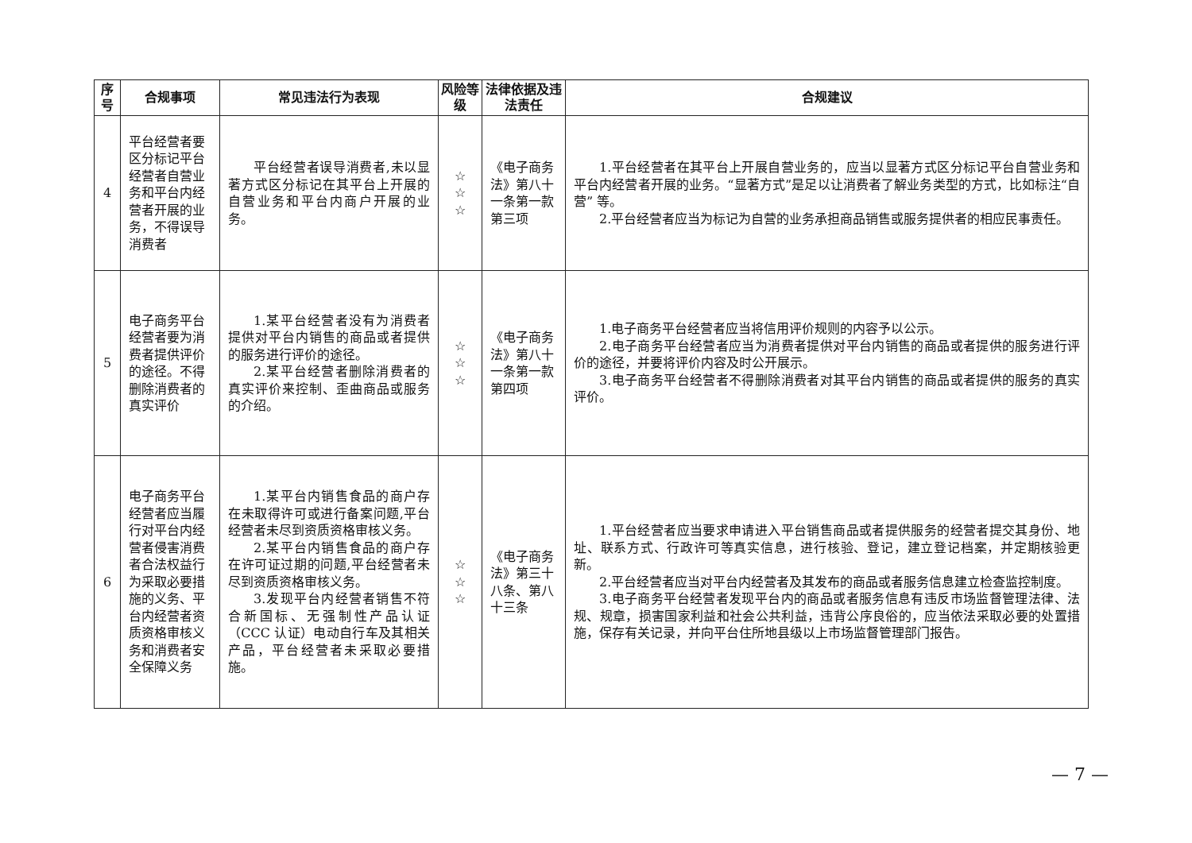| 序号 | 合规事项 | 常见违法行为表现 | 风险等级 | 法律依据及违法责任 | 合规建议 |
| --- | --- | --- | --- | --- | --- |
| 4 | 平台经营者要区分标记平台经营者自营业务和平台内经营者开展的业务，不得误导消费者 | 平台经营者误导消费者,未以显著方式区分标记在其平台上开展的自营业务和平台内商户开展的业务。 | ☆ ☆ ☆ | 《电子商务法》第八十一条第一款第三项 | 1.平台经营者在其平台上开展自营业务的，应当以显著方式区分标记平台自营业务和平台内经营者开展的业务。“显著方式”是足以让消费者了解业务类型的方式，比如标注“自营” 等。 2.平台经营者应当为标记为自营的业务承担商品销售或服务提供者的相应民事责任。 |
| 5 | 电子商务平台经营者要为消费者提供评价的途径。不得删除消费者的真实评价 | 1.某平台经营者没有为消费者提供对平台内销售的商品或者提供的服务进行评价的途径。 2.某平台经营者删除消费者的真实评价来控制、歪曲商品或服务的介绍。 | ☆ ☆ ☆ | 《电子商务法》第八十一条第一款第四项 | 1.电子商务平台经营者应当将信用评价规则的内容予以公示。 2.电子商务平台经营者应当为消费者提供对平台内销售的商品或者提供的服务进行评价的途径，并要将评价内容及时公开展示。 3.电子商务平台经营者不得删除消费者对其平台内销售的商品或者提供的服务的真实评价。 |
| 6 | 电子商务平台经营者应当履行对平台内经营者侵害消费者合法权益行为采取必要措施的义务、平台内经营者资质资格审核义务和消费者安全保障义务 | 1.某平台内销售食品的商户存在未取得许可或进行备案问题,平台经营者未尽到资质资格审核义务。 2.某平台内销售食品的商户存在许可证过期的问题,平台经营者未尽到资质资格审核义务。 3.发现平台内经营者销售不符合新国标、无强制性产品认证（CCC 认证）电动自行车及其相关产品，平台经营者未采取必要措施。 | ☆ ☆ ☆ | 《电子商务法》第三十八条、第八十三条 | 1.平台经营者应当要求申请进入平台销售商品或者提供服务的经营者提交其身份、地址、联系方式、行政许可等真实信息，进行核验、登记，建立登记档案，并定期核验更新。 2.平台经营者应当对平台内经营者及其发布的商品或者服务信息建立检查监控制度。 3.电子商务平台经营者发现平台内的商品或者服务信息有违反市场监督管理法律、法规、规章，损害国家利益和社会公共利益，违背公序良俗的，应当依法采取必要的处置措施，保存有关记录，并向平台住所地县级以上市场监督管理部门报告。 |
— 7 —